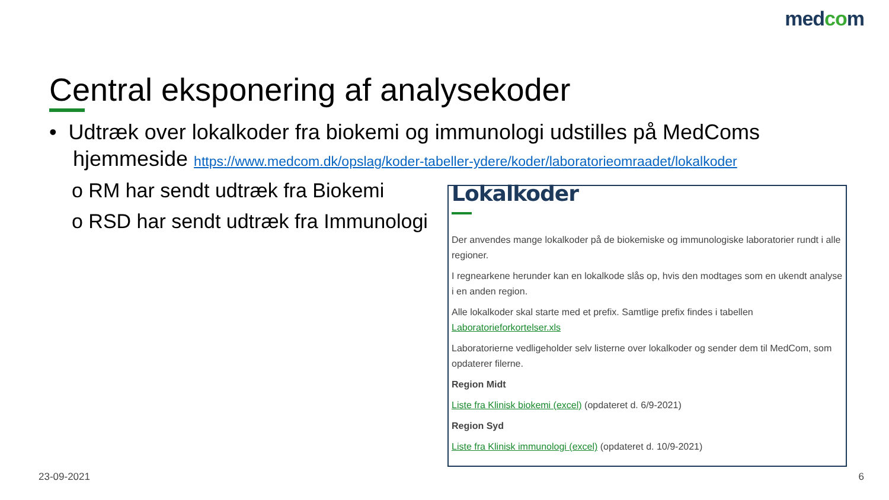medcom
Central eksponering af analysekoder
• Udtræk over lokalkoder fra biokemi og immunologi udstilles på MedComs
hjemmeside https://www.medcom.dk/opslag/koder-tabeller-ydere/koder/laboratorieomraadet/lokalkoder
o RM har sendt udtræk fra Biokemi
o RSD har sendt udtræk fra Immunologi
Lokalkoder
Der anvendes mange lokalkoder på de biokemiske og immunologiske laboratorier rundt i alle regioner.
I regnearkene herunder kan en lokalkode slås op, hvis den modtages som en ukendt analyse i en anden region.
Alle lokalkoder skal starte med et prefix. Samtlige prefix findes i tabellen Laboratorieforkortelser.xls
Laboratorierne vedligeholder selv listerne over lokalkoder og sender dem til MedCom, som opdaterer filerne.
Region Midt
Liste fra Klinisk biokemi (excel) (opdateret d. 6/9-2021)
Region Syd
Liste fra Klinisk immunologi (excel) (opdateret d. 10/9-2021)
23-09-2021 6